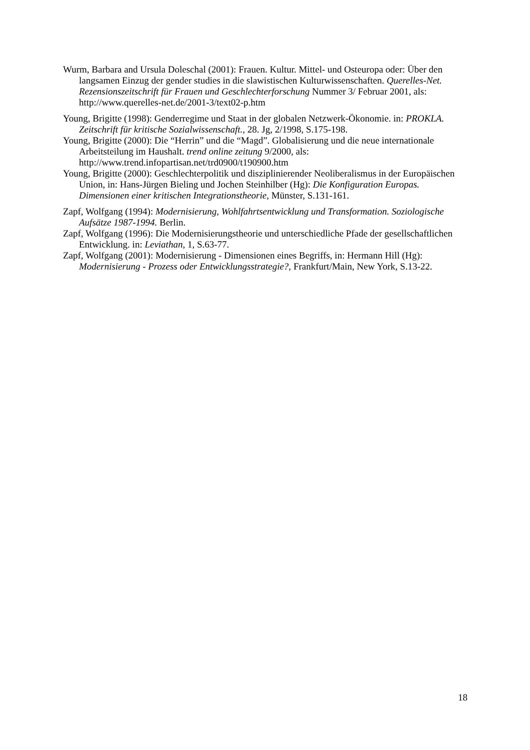Wurm, Barbara and Ursula Doleschal (2001): Frauen. Kultur. Mittel- und Osteuropa oder: Über den langsamen Einzug der gender studies in die slawistischen Kulturwissenschaften. Querelles-Net. Rezensionszeitschrift für Frauen und Geschlechterforschung Nummer 3/ Februar 2001, als: http://www.querelles-net.de/2001-3/text02-p.htm
Young, Brigitte (1998): Genderregime und Staat in der globalen Netzwerk-Ökonomie. in: PROKLA. Zeitschrift für kritische Sozialwissenschaft., 28. Jg, 2/1998, S.175-198.
Young, Brigitte (2000): Die “Herrin” und die “Magd”. Globalisierung und die neue internationale Arbeitsteilung im Haushalt. trend online zeitung 9/2000, als: http://www.trend.infopartisan.net/trd0900/t190900.htm
Young, Brigitte (2000): Geschlechterpolitik und disziplinierender Neoliberalismus in der Europäischen Union, in: Hans-Jürgen Bieling und Jochen Steinhilber (Hg): Die Konfiguration Europas. Dimensionen einer kritischen Integrationstheorie, Münster, S.131-161.
Zapf, Wolfgang (1994): Modernisierung, Wohlfahrtsentwicklung und Transformation. Soziologische Aufsätze 1987-1994. Berlin.
Zapf, Wolfgang (1996): Die Modernisierungstheorie und unterschiedliche Pfade der gesellschaftlichen Entwicklung. in: Leviathan, 1, S.63-77.
Zapf, Wolfgang (2001): Modernisierung - Dimensionen eines Begriffs, in: Hermann Hill (Hg): Modernisierung - Prozess oder Entwicklungsstrategie?, Frankfurt/Main, New York, S.13-22.
18